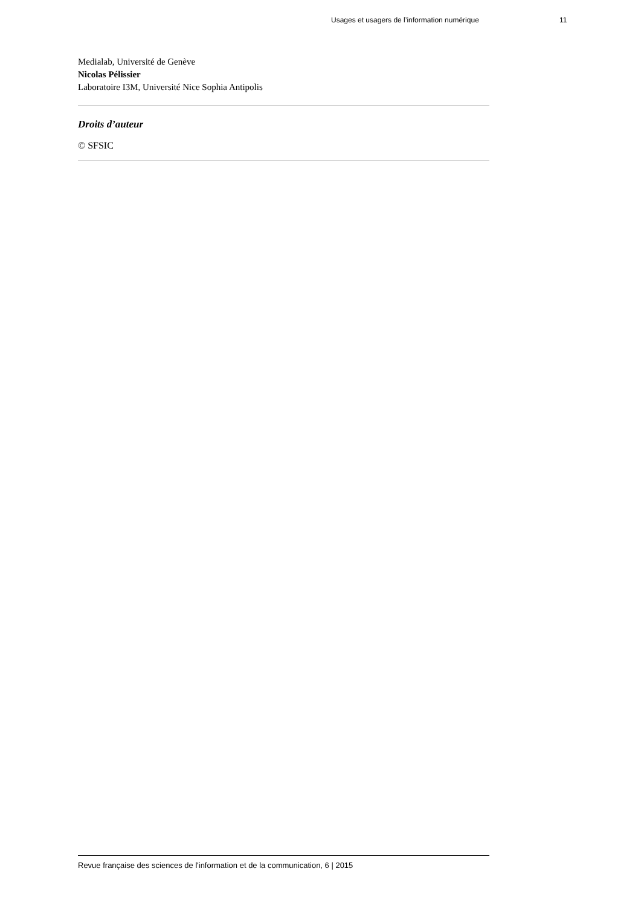Usages et usagers de l’information numérique 11
Medialab, Université de Genève
Nicolas Pélissier
Laboratoire I3M, Université Nice Sophia Antipolis
Droits d’auteur
© SFSIC
Revue française des sciences de l'information et de la communication, 6 | 2015